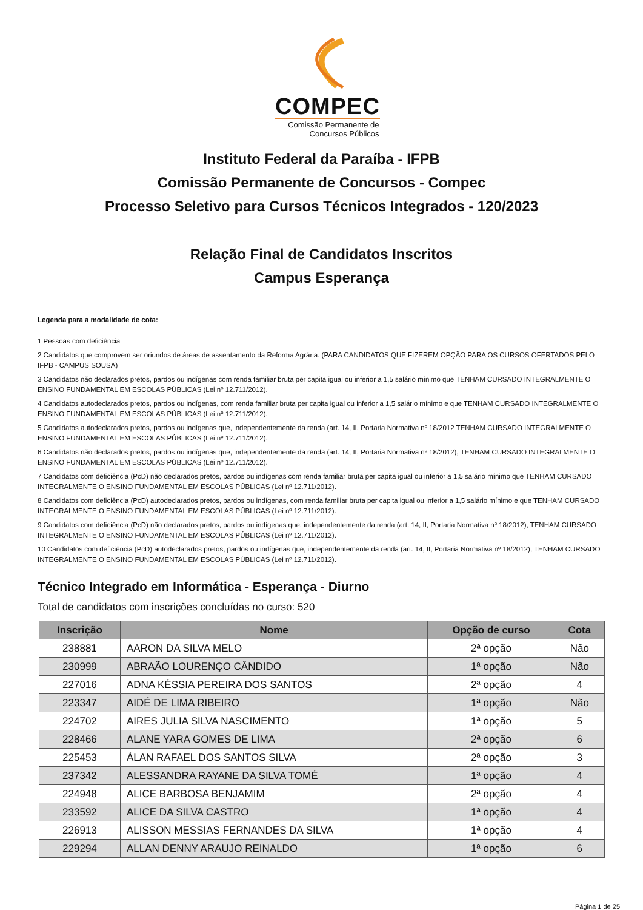COMPEC
Comissão Permanente de Concursos Públicos
Instituto Federal da Paraíba - IFPB
Comissão Permanente de Concursos - Compec
Processo Seletivo para Cursos Técnicos Integrados - 120/2023
Relação Final de Candidatos Inscritos
Campus Esperança
Legenda para a modalidade de cota:
1 Pessoas com deficiência
2 Candidatos que comprovem ser oriundos de áreas de assentamento da Reforma Agrária. (PARA CANDIDATOS QUE FIZEREM OPÇÃO PARA OS CURSOS OFERTADOS PELO IFPB - CAMPUS SOUSA)
3 Candidatos não declarados pretos, pardos ou indígenas com renda familiar bruta per capita igual ou inferior a 1,5 salário mínimo que TENHAM CURSADO INTEGRALMENTE O ENSINO FUNDAMENTAL EM ESCOLAS PÚBLICAS (Lei nº 12.711/2012).
4 Candidatos autodeclarados pretos, pardos ou indígenas, com renda familiar bruta per capita igual ou inferior a 1,5 salário mínimo e que TENHAM CURSADO INTEGRALMENTE O ENSINO FUNDAMENTAL EM ESCOLAS PÚBLICAS (Lei nº 12.711/2012).
5 Candidatos autodeclarados pretos, pardos ou indígenas que, independentemente da renda (art. 14, II, Portaria Normativa nº 18/2012 TENHAM CURSADO INTEGRALMENTE O ENSINO FUNDAMENTAL EM ESCOLAS PÚBLICAS (Lei nº 12.711/2012).
6 Candidatos não declarados pretos, pardos ou indígenas que, independentemente da renda (art. 14, II, Portaria Normativa nº 18/2012), TENHAM CURSADO INTEGRALMENTE O ENSINO FUNDAMENTAL EM ESCOLAS PÚBLICAS (Lei nº 12.711/2012).
7 Candidatos com deficiência (PcD) não declarados pretos, pardos ou indígenas com renda familiar bruta per capita igual ou inferior a 1,5 salário mínimo que TENHAM CURSADO INTEGRALMENTE O ENSINO FUNDAMENTAL EM ESCOLAS PÚBLICAS (Lei nº 12.711/2012).
8 Candidatos com deficiência (PcD) autodeclarados pretos, pardos ou indígenas, com renda familiar bruta per capita igual ou inferior a 1,5 salário mínimo e que TENHAM CURSADO INTEGRALMENTE O ENSINO FUNDAMENTAL EM ESCOLAS PÚBLICAS (Lei nº 12.711/2012).
9 Candidatos com deficiência (PcD) não declarados pretos, pardos ou indígenas que, independentemente da renda (art. 14, II, Portaria Normativa nº 18/2012), TENHAM CURSADO INTEGRALMENTE O ENSINO FUNDAMENTAL EM ESCOLAS PÚBLICAS (Lei nº 12.711/2012).
10 Candidatos com deficiência (PcD) autodeclarados pretos, pardos ou indígenas que, independentemente da renda (art. 14, II, Portaria Normativa nº 18/2012), TENHAM CURSADO INTEGRALMENTE O ENSINO FUNDAMENTAL EM ESCOLAS PÚBLICAS (Lei nº 12.711/2012).
Técnico Integrado em Informática - Esperança - Diurno
Total de candidatos com inscrições concluídas no curso: 520
| Inscrição | Nome | Opção de curso | Cota |
| --- | --- | --- | --- |
| 238881 | AARON DA SILVA MELO | 2ª opção | Não |
| 230999 | ABRAÃO LOURENÇO CÂNDIDO | 1ª opção | Não |
| 227016 | ADNA KÉSSIA PEREIRA DOS SANTOS | 2ª opção | 4 |
| 223347 | AIDÉ DE LIMA RIBEIRO | 1ª opção | Não |
| 224702 | AIRES JULIA SILVA NASCIMENTO | 1ª opção | 5 |
| 228466 | ALANE YARA GOMES DE LIMA | 2ª opção | 6 |
| 225453 | ÁLAN RAFAEL DOS SANTOS SILVA | 2ª opção | 3 |
| 237342 | ALESSANDRA RAYANE DA SILVA TOMÉ | 1ª opção | 4 |
| 224948 | ALICE BARBOSA BENJAMIM | 2ª opção | 4 |
| 233592 | ALICE DA SILVA CASTRO | 1ª opção | 4 |
| 226913 | ALISSON MESSIAS FERNANDES DA SILVA | 1ª opção | 4 |
| 229294 | ALLAN DENNY ARAUJO REINALDO | 1ª opção | 6 |
Página 1 de 25